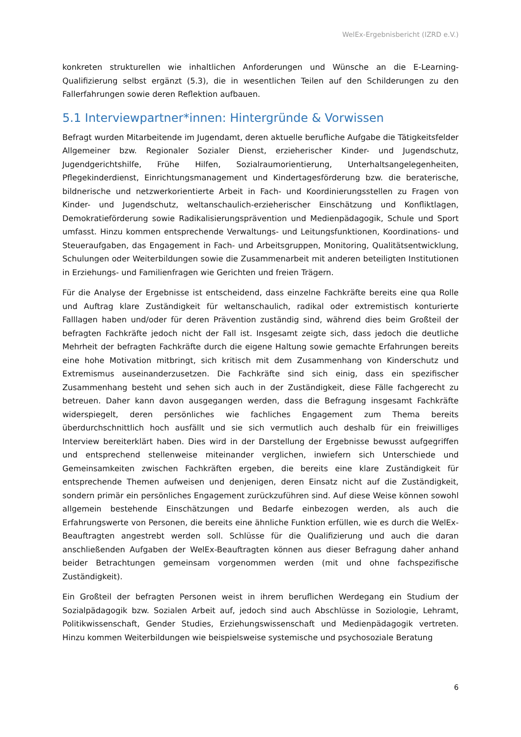WelEx-Ergebnisbericht (IZRD e.V.)
konkreten strukturellen wie inhaltlichen Anforderungen und Wünsche an die E-Learning-Qualifizierung selbst ergänzt (5.3), die in wesentlichen Teilen auf den Schilderungen zu den Fallerfahrungen sowie deren Reflektion aufbauen.
5.1 Interviewpartner*innen: Hintergründe & Vorwissen
Befragt wurden Mitarbeitende im Jugendamt, deren aktuelle berufliche Aufgabe die Tätigkeitsfelder Allgemeiner bzw. Regionaler Sozialer Dienst, erzieherischer Kinder- und Jugendschutz, Jugendgerichtshilfe, Frühe Hilfen, Sozialraumorientierung, Unterhaltsangelegenheiten, Pflegekinderdienst, Einrichtungsmanagement und Kindertagesförderung bzw. die beraterische, bildnerische und netzwerkorientierte Arbeit in Fach- und Koordinierungsstellen zu Fragen von Kinder- und Jugendschutz, weltanschaulich-erzieherischer Einschätzung und Konfliktlagen, Demokratieförderung sowie Radikalisierungsprävention und Medienpädagogik, Schule und Sport umfasst. Hinzu kommen entsprechende Verwaltungs- und Leitungsfunktionen, Koordinations- und Steueraufgaben, das Engagement in Fach- und Arbeitsgruppen, Monitoring, Qualitätsentwicklung, Schulungen oder Weiterbildungen sowie die Zusammenarbeit mit anderen beteiligten Institutionen in Erziehungs- und Familienfragen wie Gerichten und freien Trägern.
Für die Analyse der Ergebnisse ist entscheidend, dass einzelne Fachkräfte bereits eine qua Rolle und Auftrag klare Zuständigkeit für weltanschaulich, radikal oder extremistisch konturierte Falllagen haben und/oder für deren Prävention zuständig sind, während dies beim Großteil der befragten Fachkräfte jedoch nicht der Fall ist. Insgesamt zeigte sich, dass jedoch die deutliche Mehrheit der befragten Fachkräfte durch die eigene Haltung sowie gemachte Erfahrungen bereits eine hohe Motivation mitbringt, sich kritisch mit dem Zusammenhang von Kinderschutz und Extremismus auseinanderzusetzen. Die Fachkräfte sind sich einig, dass ein spezifischer Zusammenhang besteht und sehen sich auch in der Zuständigkeit, diese Fälle fachgerecht zu betreuen. Daher kann davon ausgegangen werden, dass die Befragung insgesamt Fachkräfte widerspiegelt, deren persönliches wie fachliches Engagement zum Thema bereits überdurchschnittlich hoch ausfällt und sie sich vermutlich auch deshalb für ein freiwilliges Interview bereiterklärt haben. Dies wird in der Darstellung der Ergebnisse bewusst aufgegriffen und entsprechend stellenweise miteinander verglichen, inwiefern sich Unterschiede und Gemeinsamkeiten zwischen Fachkräften ergeben, die bereits eine klare Zuständigkeit für entsprechende Themen aufweisen und denjenigen, deren Einsatz nicht auf die Zuständigkeit, sondern primär ein persönliches Engagement zurückzuführen sind. Auf diese Weise können sowohl allgemein bestehende Einschätzungen und Bedarfe einbezogen werden, als auch die Erfahrungswerte von Personen, die bereits eine ähnliche Funktion erfüllen, wie es durch die WelEx-Beauftragten angestrebt werden soll. Schlüsse für die Qualifizierung und auch die daran anschließenden Aufgaben der WelEx-Beauftragten können aus dieser Befragung daher anhand beider Betrachtungen gemeinsam vorgenommen werden (mit und ohne fachspezifische Zuständigkeit).
Ein Großteil der befragten Personen weist in ihrem beruflichen Werdegang ein Studium der Sozialpädagogik bzw. Sozialen Arbeit auf, jedoch sind auch Abschlüsse in Soziologie, Lehramt, Politikwissenschaft, Gender Studies, Erziehungswissenschaft und Medienpädagogik vertreten. Hinzu kommen Weiterbildungen wie beispielsweise systemische und psychosoziale Beratung
6